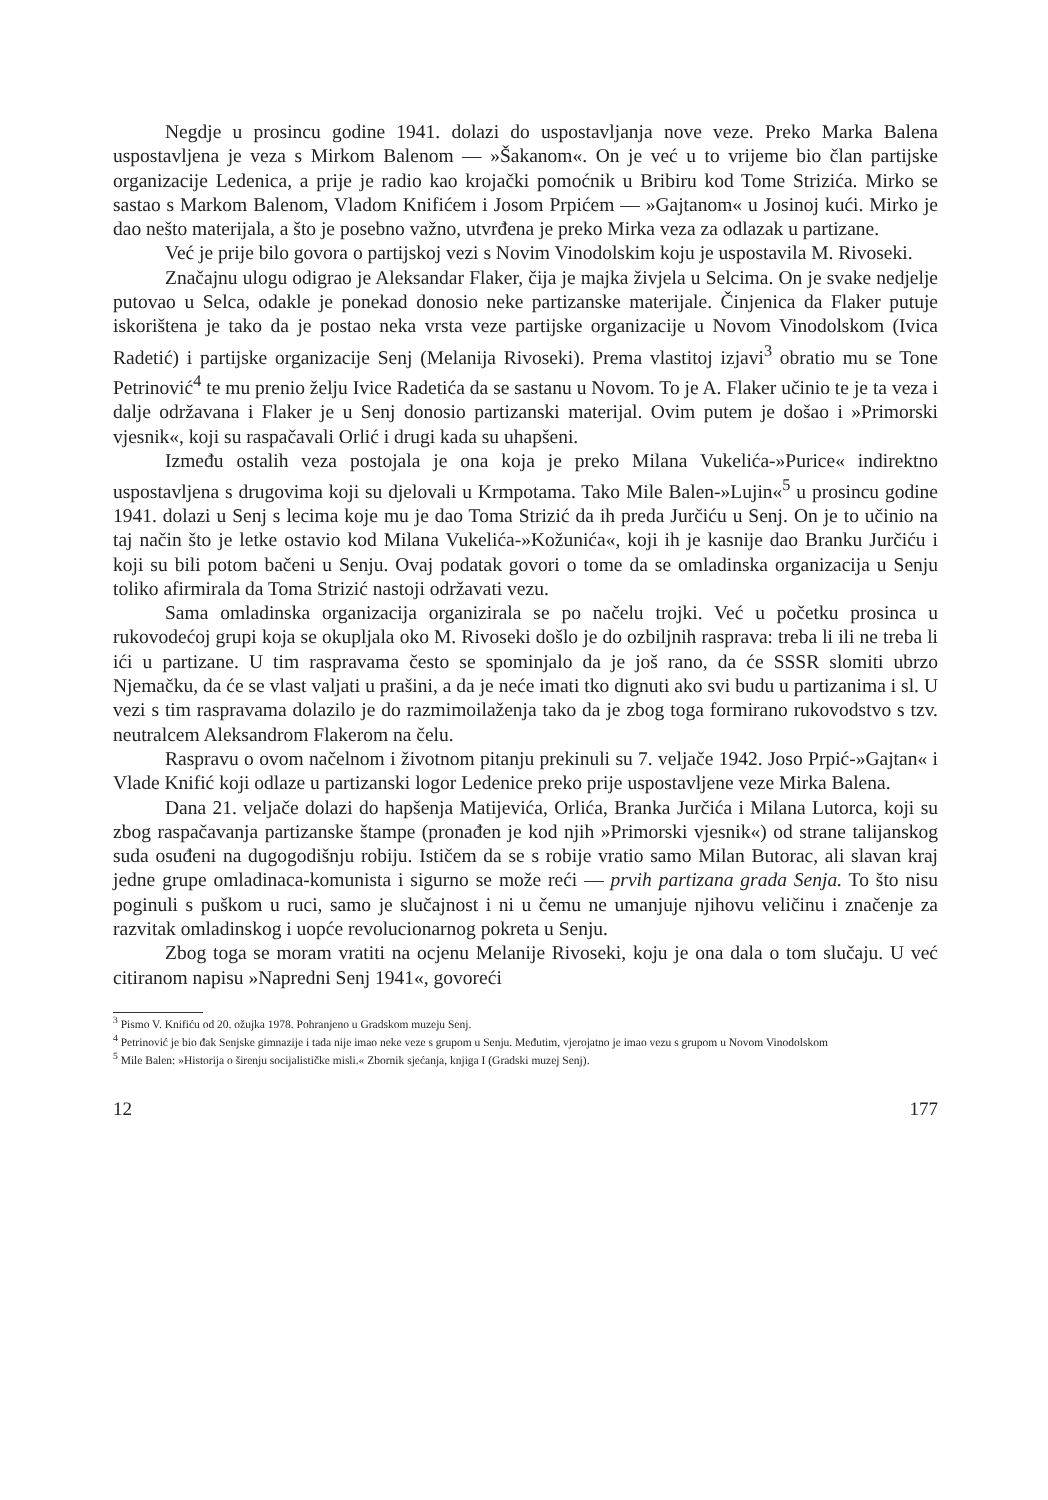Negdje u prosincu godine 1941. dolazi do uspostavljanja nove veze. Preko Marka Balena uspostavljena je veza s Mirkom Balenom — »Šakanom«. On je već u to vrijeme bio član partijske organizacije Ledenica, a prije je radio kao krojački pomoćnik u Bribiru kod Tome Strizića. Mirko se sastao s Markom Balenom, Vladom Knifićem i Josom Prpićem — »Gajtanom« u Josinoj kući. Mirko je dao nešto materijala, a što je posebno važno, utvrđena je preko Mirka veza za odlazak u partizane.
Već je prije bilo govora o partijskoj vezi s Novim Vinodolskim koju je uspostavila M. Rivoseki.
Značajnu ulogu odigrao je Aleksandar Flaker, čija je majka živjela u Selcima. On je svake nedjelje putovao u Selca, odakle je ponekad donosio neke partizanske materijale. Činjenica da Flaker putuje iskorištena je tako da je postao neka vrsta veze partijske organizacije u Novom Vinodolskom (Ivica Radetić) i partijske organizacije Senj (Melanija Rivoseki). Prema vlastitoj izjavi<sup>3</sup> obratio mu se Tone Petrinović<sup>4</sup> te mu prenio želju Ivice Radetića da se sastanu u Novom. To je A. Flaker učinio te je ta veza i dalje održavana i Flaker je u Senj donosio partizanski materijal. Ovim putem je došao i »Primorski vjesnik«, koji su raspačavali Orlić i drugi kada su uhapšeni.
Između ostalih veza postojala je ona koja je preko Milana Vukelića-»Purice« indirektno uspostavljena s drugovima koji su djelovali u Krmpotama. Tako Mile Balen-»Lujin«<sup>5</sup> u prosincu godine 1941. dolazi u Senj s lecima koje mu je dao Toma Strizić da ih preda Jurčiću u Senj. On je to učinio na taj način što je letke ostavio kod Milana Vukelića-»Kožunića«, koji ih je kasnije dao Branku Jurčiću i koji su bili potom bačeni u Senju. Ovaj podatak govori o tome da se omladinska organizacija u Senju toliko afirmirala da Toma Strizić nastoji održavati vezu.
Sama omladinska organizacija organizirala se po načelu trojki. Već u početku prosinca u rukovodećoj grupi koja se okupljala oko M. Rivoseki došlo je do ozbiljnih rasprava: treba li ili ne treba li ići u partizane. U tim raspravama često se spominjalo da je još rano, da će SSSR slomiti ubrzo Njemačku, da će se vlast valjati u prašini, a da je neće imati tko dignuti ako svi budu u partizanima i sl. U vezi s tim raspravama dolazilo je do razmimoilaženja tako da je zbog toga formirano rukovodstvo s tzv. neutralcem Aleksandrom Flakerom na čelu.
Raspravu o ovom načelnom i životnom pitanju prekinuli su 7. veljače 1942. Joso Prpić-»Gajtan« i Vlade Knifić koji odlaze u partizanski logor Ledenice preko prije uspostavljene veze Mirka Balena.
Dana 21. veljače dolazi do hapšenja Matijevića, Orlića, Branka Jurčića i Milana Lutorca, koji su zbog raspačavanja partizanske štampe (pronađen je kod njih »Primorski vjesnik«) od strane talijanskog suda osuđeni na dugogodišnju robiju. Ističem da se s robije vratio samo Milan Butorac, ali slavan kraj jedne grupe omladinaca-komunista i sigurno se može reći — prvih partizana grada Senja. To što nisu poginuli s puškom u ruci, samo je slučajnost i ni u čemu ne umanjuje njihovu veličinu i značenje za razvitak omladinskog i uopće revolucionarnog pokreta u Senju.
Zbog toga se moram vratiti na ocjenu Melanije Rivoseki, koju je ona dala o tom slučaju. U već citiranom napisu »Napredni Senj 1941«, govoreći
<sup>3</sup> Pismo V. Knifiću od 20. ožujka 1978. Pohranjeno u Gradskom muzeju Senj.
<sup>4</sup> Petrinović je bio đak Senjske gimnazije i tada nije imao neke veze s grupom u Senju. Međutim, vjerojatno je imao vezu s grupom u Novom Vinodolskom
<sup>5</sup> Mile Balen: »Historija o širenju socijalističke misli.« Zbornik sjećanja, knjiga I (Gradski muzej Senj).
12 177